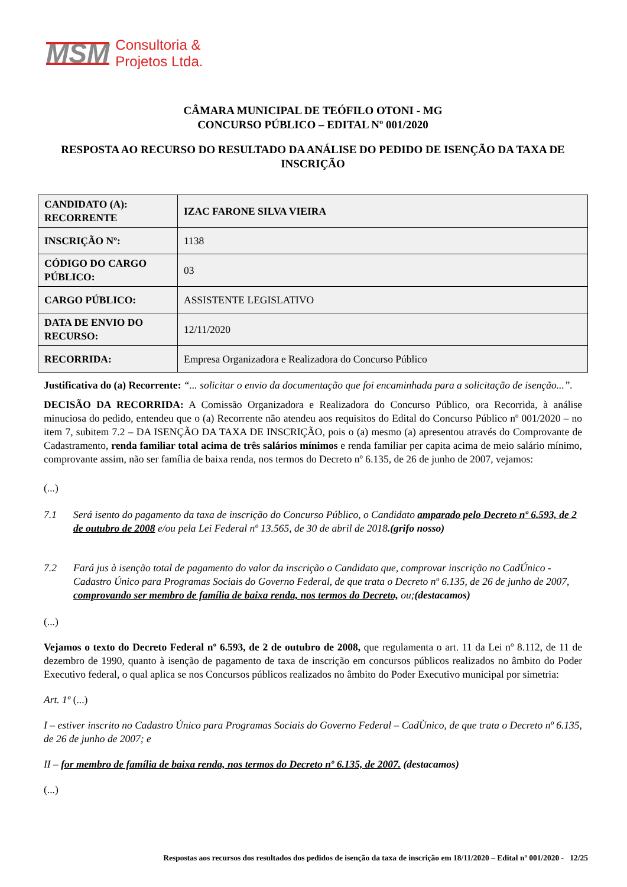MSM
Consultoria &
Projetos Ltda.
CÂMARA MUNICIPAL DE TEÓFILO OTONI - MG
CONCURSO PÚBLICO – EDITAL Nº 001/2020
RESPOSTA AO RECURSO DO RESULTADO DA ANÁLISE DO PEDIDO DE ISENÇÃO DA TAXA DE INSCRIÇÃO
| CANDIDATO (A): RECORRENTE | IZAC FARONE SILVA VIEIRA |
| INSCRIÇÃO Nº: | 1138 |
| CÓDIGO DO CARGO PÚBLICO: | 03 |
| CARGO PÚBLICO: | ASSISTENTE LEGISLATIVO |
| DATA DE ENVIO DO RECURSO: | 12/11/2020 |
| RECORRIDA: | Empresa Organizadora e Realizadora do Concurso Público |
Justificativa do (a) Recorrente: “... solicitar o envio da documentação que foi encaminhada para a solicitação de isenção...”.
DECISÃO DA RECORRIDA: A Comissão Organizadora e Realizadora do Concurso Público, ora Recorrida, à análise minuciosa do pedido, entendeu que o (a) Recorrente não atendeu aos requisitos do Edital do Concurso Público nº 001/2020 – no item 7, subitem 7.2 – DA ISENÇÃO DA TAXA DE INSCRIÇÃO, pois o (a) mesmo (a) apresentou através do Comprovante de Cadastramento, renda familiar total acima de três salários mínimos e renda familiar per capita acima de meio salário mínimo, comprovante assim, não ser família de baixa renda, nos termos do Decreto nº 6.135, de 26 de junho de 2007, vejamos:
(...)
7.1 Será isento do pagamento da taxa de inscrição do Concurso Público, o Candidato amparado pelo Decreto nº 6.593, de 2 de outubro de 2008 e/ou pela Lei Federal nº 13.565, de 30 de abril de 2018.(grifo nosso)
7.2 Fará jus à isenção total de pagamento do valor da inscrição o Candidato que, comprovar inscrição no CadÚnico - Cadastro Único para Programas Sociais do Governo Federal, de que trata o Decreto nº 6.135, de 26 de junho de 2007, comprovando ser membro de família de baixa renda, nos termos do Decreto, ou;(destacamos)
(...)
Vejamos o texto do Decreto Federal nº 6.593, de 2 de outubro de 2008, que regulamenta o art. 11 da Lei nº 8.112, de 11 de dezembro de 1990, quanto à isenção de pagamento de taxa de inscrição em concursos públicos realizados no âmbito do Poder Executivo federal, o qual aplica se nos Concursos públicos realizados no âmbito do Poder Executivo municipal por simetria:
Art. 1º (...)
I – estiver inscrito no Cadastro Único para Programas Sociais do Governo Federal – CadÙnico, de que trata o Decreto nº 6.135, de 26 de junho de 2007; e
II – for membro de família de baixa renda, nos termos do Decreto nº 6.135, de 2007. (destacamos)
(...)
Respostas aos recursos dos resultados dos pedidos de isenção da taxa de inscrição em 18/11/2020 – Edital nº 001/2020 - 12/25